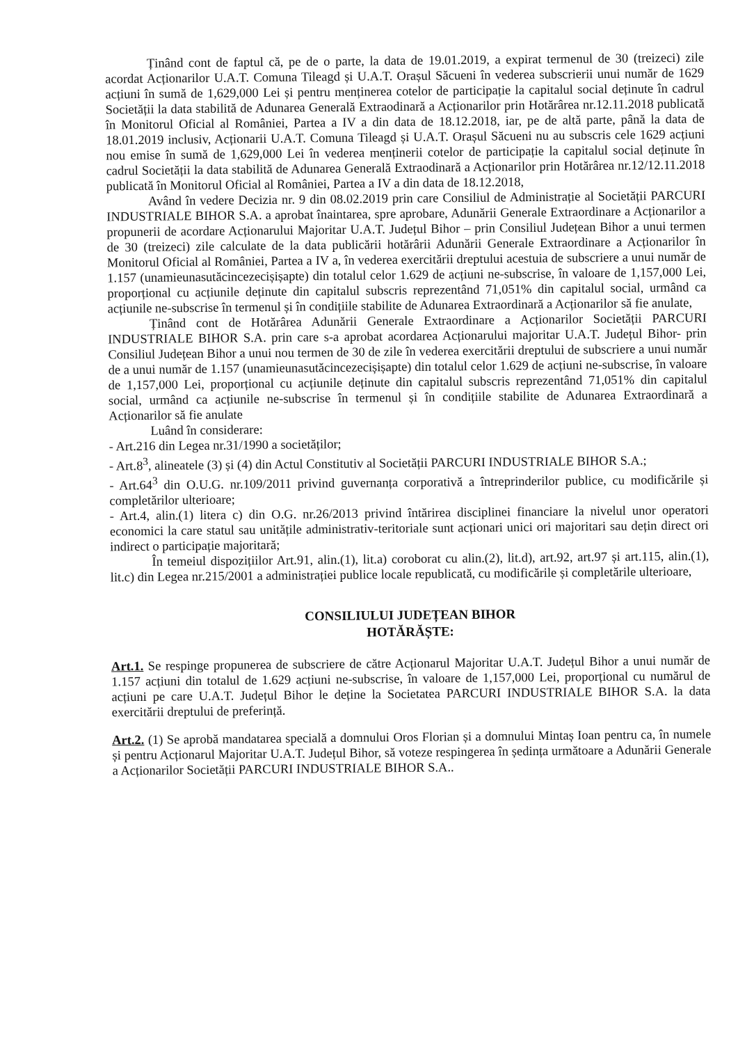Ținând cont de faptul că, pe de o parte, la data de 19.01.2019, a expirat termenul de 30 (treizeci) zile acordat Acționarilor U.A.T. Comuna Tileagd și U.A.T. Orașul Săcueni în vederea subscrierii unui număr de 1629 acțiuni în sumă de 1,629,000 Lei și pentru menținerea cotelor de participație la capitalul social deținute în cadrul Societății la data stabilită de Adunarea Generală Extraodinară a Acționarilor prin Hotărârea nr.12.11.2018 publicată în Monitorul Oficial al României, Partea a IV a din data de 18.12.2018, iar, pe de altă parte, până la data de 18.01.2019 inclusiv, Acționarii U.A.T. Comuna Tileagd și U.A.T. Orașul Săcueni nu au subscris cele 1629 acțiuni nou emise în sumă de 1,629,000 Lei în vederea menținerii cotelor de participație la capitalul social deținute în cadrul Societății la data stabilită de Adunarea Generală Extraodinară a Acționarilor prin Hotărârea nr.12/12.11.2018 publicată în Monitorul Oficial al României, Partea a IV a din data de 18.12.2018,
Având în vedere Decizia nr. 9 din 08.02.2019 prin care Consiliul de Administrație al Societății PARCURI INDUSTRIALE BIHOR S.A. a aprobat înaintarea, spre aprobare, Adunării Generale Extraordinare a Acționarilor a propunerii de acordare Acționarului Majoritar U.A.T. Județul Bihor – prin Consiliul Județean Bihor a unui termen de 30 (treizeci) zile calculate de la data publicării hotărârii Adunării Generale Extraordinare a Acționarilor în Monitorul Oficial al României, Partea a IV a, în vederea exercitării dreptului acestuia de subscriere a unui număr de 1.157 (unamieunasutăcincezecișișapte) din totalul celor 1.629 de acțiuni ne-subscrise, în valoare de 1,157,000 Lei, proporțional cu acțiunile deținute din capitalul subscris reprezentând 71,051% din capitalul social, urmând ca acțiunile ne-subscrise în termenul și în condițiile stabilite de Adunarea Extraordinară a Acționarilor să fie anulate,
Ținând cont de Hotărârea Adunării Generale Extraordinare a Acționarilor Societății PARCURI INDUSTRIALE BIHOR S.A. prin care s-a aprobat acordarea Acționarului majoritar U.A.T. Județul Bihor- prin Consiliul Județean Bihor a unui nou termen de 30 de zile în vederea exercitării dreptului de subscriere a unui număr de a unui număr de 1.157 (unamieunasutăcincezecișișapte) din totalul celor 1.629 de acțiuni ne-subscrise, în valoare de 1,157,000 Lei, proporțional cu acțiunile deținute din capitalul subscris reprezentând 71,051% din capitalul social, urmând ca acțiunile ne-subscrise în termenul și în condițiile stabilite de Adunarea Extraordinară a Acționarilor să fie anulate
Luând în considerare:
- Art.216 din Legea nr.31/1990 a societăților;
- Art.8<sup>3</sup>, alineatele (3) și (4) din Actul Constitutiv al Societății PARCURI INDUSTRIALE BIHOR S.A.;
- Art.64<sup>3</sup> din O.U.G. nr.109/2011 privind guvernanța corporativă a întreprinderilor publice, cu modificările și completărilor ulterioare;
- Art.4, alin.(1) litera c) din O.G. nr.26/2013 privind întărirea disciplinei financiare la nivelul unor operatori economici la care statul sau unitățile administrativ-teritoriale sunt acționari unici ori majoritari sau dețin direct ori indirect o participație majoritară;
În temeiul dispozițiilor Art.91, alin.(1), lit.a) coroborat cu alin.(2), lit.d), art.92, art.97 și art.115, alin.(1), lit.c) din Legea nr.215/2001 a administrației publice locale republicată, cu modificările și completările ulterioare,
CONSILIULUI JUDEȚEAN BIHOR
HOTĂRĂȘTE:
Art.1. Se respinge propunerea de subscriere de către Acționarul Majoritar U.A.T. Județul Bihor a unui număr de 1.157 acțiuni din totalul de 1.629 acțiuni ne-subscrise, în valoare de 1,157,000 Lei, proporțional cu numărul de acțiuni pe care U.A.T. Județul Bihor le deține la Societatea PARCURI INDUSTRIALE BIHOR S.A. la data exercitării dreptului de preferință.
Art.2. (1) Se aprobă mandatarea specială a domnului Oros Florian și a domnului Mintaș Ioan pentru ca, în numele și pentru Acționarul Majoritar U.A.T. Județul Bihor, să voteze respingerea în ședința următoare a Adunării Generale a Acționarilor Societății PARCURI INDUSTRIALE BIHOR S.A..